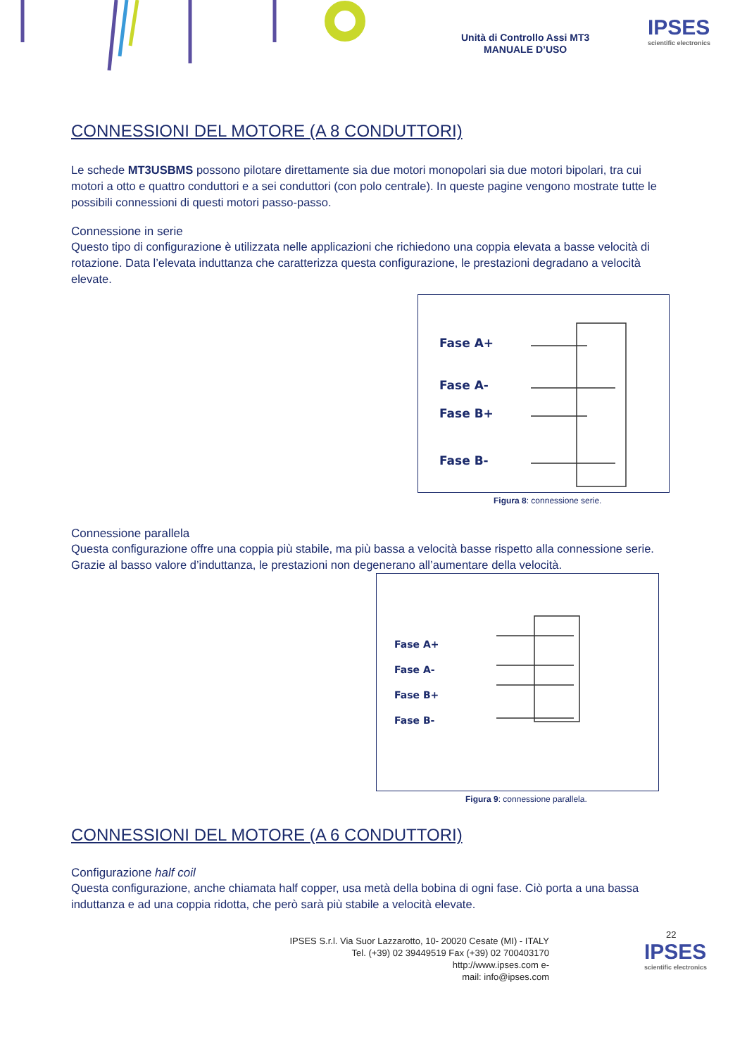Unità di Controllo Assi MT3
MANUALE D’USO
IPSES
scientific electronics
CONNESSIONI DEL MOTORE (A 8 CONDUTTORI)
Le schede MT3USBMS possono pilotare direttamente sia due motori monopolari sia due motori bipolari, tra cui motori a otto e quattro conduttori e a sei conduttori (con polo centrale). In queste pagine vengono mostrate tutte le possibili connessioni di questi motori passo-passo.
Connessione in serie
Questo tipo di configurazione è utilizzata nelle applicazioni che richiedono una coppia elevata a basse velocità di rotazione. Data l’elevata induttanza che caratterizza questa configurazione, le prestazioni degradano a velocità elevate.
Fase A+
Fase A-
Fase B+
Fase B-
Figura 8: connessione serie.
Connessione parallela
Questa configurazione offre una coppia più stabile, ma più bassa a velocità basse rispetto alla connessione serie. Grazie al basso valore d’induttanza, le prestazioni non degenerano all’aumentare della velocità.
Fase A+
Fase A-
Fase B+
Fase B-
Figura 9: connessione parallela.
CONNESSIONI DEL MOTORE (A 6 CONDUTTORI)
Configurazione half coil
Questa configurazione, anche chiamata half copper, usa metà della bobina di ogni fase. Ciò porta a una bassa induttanza e ad una coppia ridotta, che però sarà più stabile a velocità elevate.
22
IPSES S.r.l. Via Suor Lazzarotto, 10- 20020 Cesate (MI) - ITALY
Tel. (+39) 02 39449519 Fax (+39) 02 700403170
http://www.ipses.com e-
mail: info@ipses.com
IPSES
scientific electronics